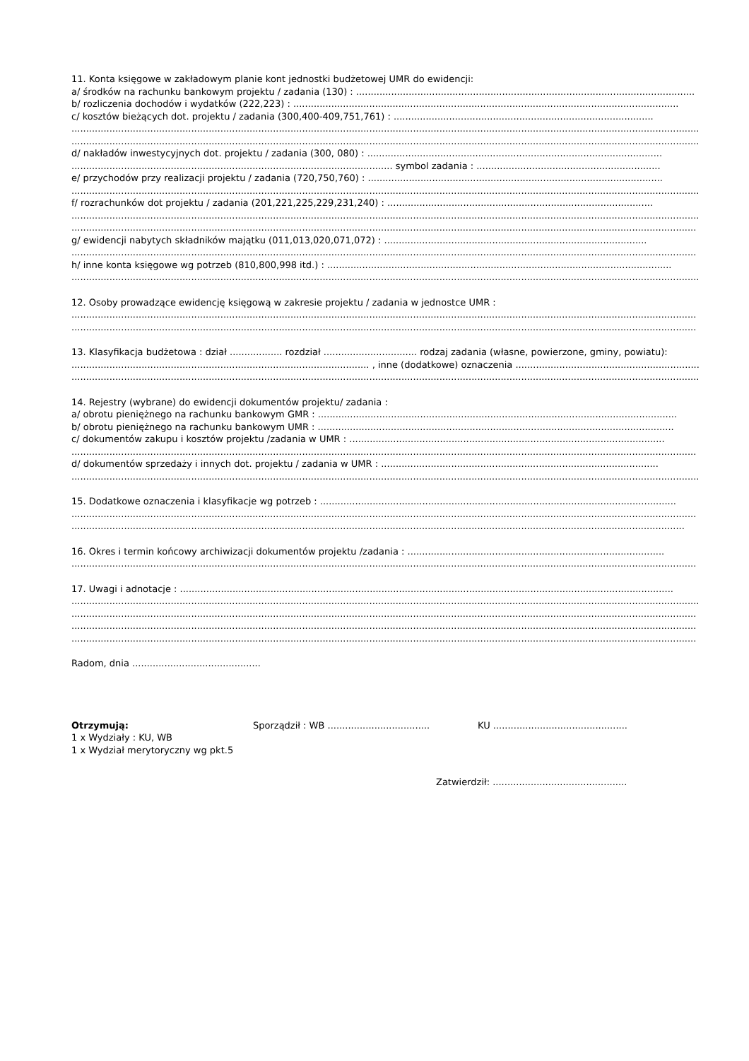11. Konta księgowe w zakładowym planie kont jednostki budżetowej UMR do ewidencji:
a/ środków na rachunku bankowym projektu / zadania (130) : ....................................................................................................................
b/ rozliczenia dochodów i wydatków (222,223) : ....................................................................................................................................
c/ kosztów bieżących dot. projektu / zadania (300,400-409,751,761) : .........................................................................................
..........................................................................................................................................................................................................................
..........................................................................................................................................................................................................................
d/ nakładów inwestycyjnych dot. projektu / zadania (300, 080) : .....................................................................................................
.............................................................................................................. symbol zadania : ...............................................................
e/ przychodów przy realizacji projektu / zadania (720,750,760) : .....................................................................................................
..........................................................................................................................................................................................................................
f/ rozrachunków dot projektu / zadania (201,221,225,229,231,240) : ...........................................................................................
..........................................................................................................................................................................................................................
......................................................................................................................................................................................................................
g/ ewidencji nabytych składników majątku (011,013,020,071,072) : ..........................................................................................
......................................................................................................................................................................................................................
h/ inne konta księgowe wg potrzeb (810,800,998 itd.) : ......................................................................................................................
..........................................................................................................................................................................................................................
12. Osoby prowadzące ewidencję księgową w zakresie projektu / zadania w jednostce UMR :
......................................................................................................................................................................................................................
......................................................................................................................................................................................................................
13. Klasyfikacja budżetowa : dział .................. rozdział ................................ rodzaj zadania (własne, powierzone, gminy, powiatu):
...................................................................................................... , inne (dodatkowe) oznaczenia ..................................................................
..........................................................................................................................................................................................................................
14. Rejestry (wybrane) do ewidencji dokumentów projektu/ zadania :
a/ obrotu pieniężnego na rachunku bankowym GMR : ...........................................................................................................................
b/ obrotu pieniężnego na rachunku bankowym UMR : ..........................................................................................................................
c/ dokumentów zakupu i kosztów projektu /zadania w UMR : ............................................................................................................
......................................................................................................................................................................................................................
d/ dokumentów sprzedaży i innych dot. projektu / zadania w UMR : ...............................................................................................
..........................................................................................................................................................................................................................
15. Dodatkowe oznaczenia i klasyfikacje wg potrzeb : ..........................................................................................................................
......................................................................................................................................................................................................................
..................................................................................................................................................................................................................
16. Okres i termin końcowy archiwizacji dokumentów projektu /zadania : ........................................................................................
......................................................................................................................................................................................................................
17. Uwagi i adnotacje : .........................................................................................................................................................................
..........................................................................................................................................................................................................................
......................................................................................................................................................................................................................
......................................................................................................................................................................................................................
......................................................................................................................................................................................................................
Radom, dnia ............................................
Otrzymują: Sporządził : WB ................................... KU ..............................................
1 x Wydziały : KU, WB
1 x Wydział merytoryczny wg pkt.5
Zatwierdził: ..............................................